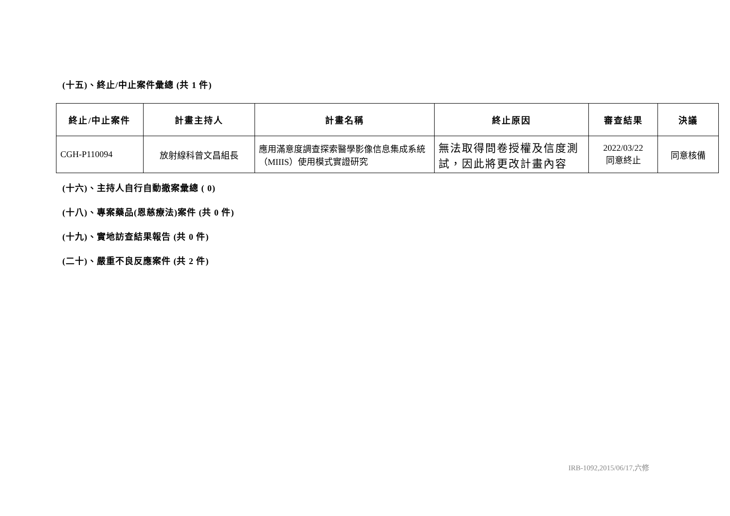(十五)、終止/中止案件彙總 (共 1 件)
| 終止/中止案件 | 計畫主持人 | 計畫名稱 | 終止原因 | 審查結果 | 決議 |
| --- | --- | --- | --- | --- | --- |
| CGH-P110094 | 放射線科曾文昌組長 | 應用滿意度調查探索醫學影像信息集成系統（MIIIS）使用模式實證研究 | 無法取得問卷授權及信度測試，因此將更改計畫內容 | 2022/03/22 同意終止 | 同意核備 |
(十六)、主持人自行自動撤案彙總 ( 0)
(十八)、專案藥品(恩慈療法)案件 (共 0 件)
(十九)、實地訪查結果報告 (共 0 件)
(二十)、嚴重不良反應案件 (共 2 件)
IRB-1092,2015/06/17,六修